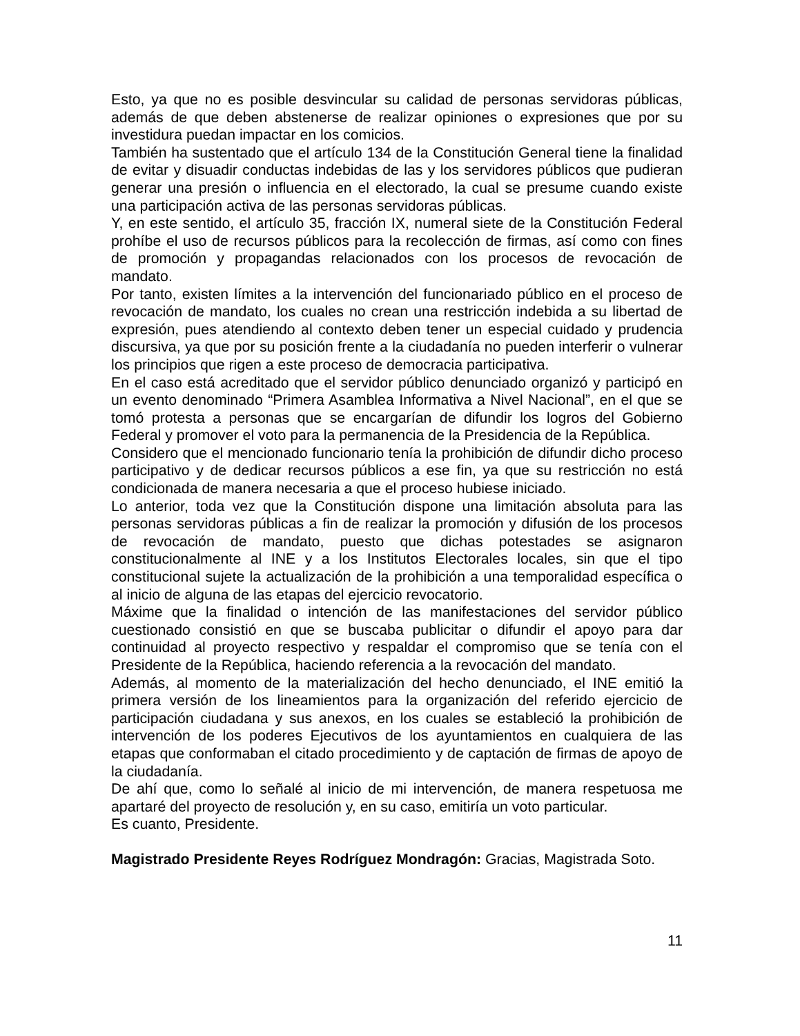Esto, ya que no es posible desvincular su calidad de personas servidoras públicas, además de que deben abstenerse de realizar opiniones o expresiones que por su investidura puedan impactar en los comicios.
También ha sustentado que el artículo 134 de la Constitución General tiene la finalidad de evitar y disuadir conductas indebidas de las y los servidores públicos que pudieran generar una presión o influencia en el electorado, la cual se presume cuando existe una participación activa de las personas servidoras públicas.
Y, en este sentido, el artículo 35, fracción IX, numeral siete de la Constitución Federal prohíbe el uso de recursos públicos para la recolección de firmas, así como con fines de promoción y propagandas relacionados con los procesos de revocación de mandato.
Por tanto, existen límites a la intervención del funcionariado público en el proceso de revocación de mandato, los cuales no crean una restricción indebida a su libertad de expresión, pues atendiendo al contexto deben tener un especial cuidado y prudencia discursiva, ya que por su posición frente a la ciudadanía no pueden interferir o vulnerar los principios que rigen a este proceso de democracia participativa.
En el caso está acreditado que el servidor público denunciado organizó y participó en un evento denominado “Primera Asamblea Informativa a Nivel Nacional”, en el que se tomó protesta a personas que se encargarían de difundir los logros del Gobierno Federal y promover el voto para la permanencia de la Presidencia de la República.
Considero que el mencionado funcionario tenía la prohibición de difundir dicho proceso participativo y de dedicar recursos públicos a ese fin, ya que su restricción no está condicionada de manera necesaria a que el proceso hubiese iniciado.
Lo anterior, toda vez que la Constitución dispone una limitación absoluta para las personas servidoras públicas a fin de realizar la promoción y difusión de los procesos de revocación de mandato, puesto que dichas potestades se asignaron constitucionalmente al INE y a los Institutos Electorales locales, sin que el tipo constitucional sujete la actualización de la prohibición a una temporalidad específica o al inicio de alguna de las etapas del ejercicio revocatorio.
Máxime que la finalidad o intención de las manifestaciones del servidor público cuestionado consistió en que se buscaba publicitar o difundir el apoyo para dar continuidad al proyecto respectivo y respaldar el compromiso que se tenía con el Presidente de la República, haciendo referencia a la revocación del mandato.
Además, al momento de la materialización del hecho denunciado, el INE emitió la primera versión de los lineamientos para la organización del referido ejercicio de participación ciudadana y sus anexos, en los cuales se estableció la prohibición de intervención de los poderes Ejecutivos de los ayuntamientos en cualquiera de las etapas que conformaban el citado procedimiento y de captación de firmas de apoyo de la ciudadanía.
De ahí que, como lo señalé al inicio de mi intervención, de manera respetuosa me apartaré del proyecto de resolución y, en su caso, emitiría un voto particular.
Es cuanto, Presidente.
Magistrado Presidente Reyes Rodríguez Mondragón: Gracias, Magistrada Soto.
11